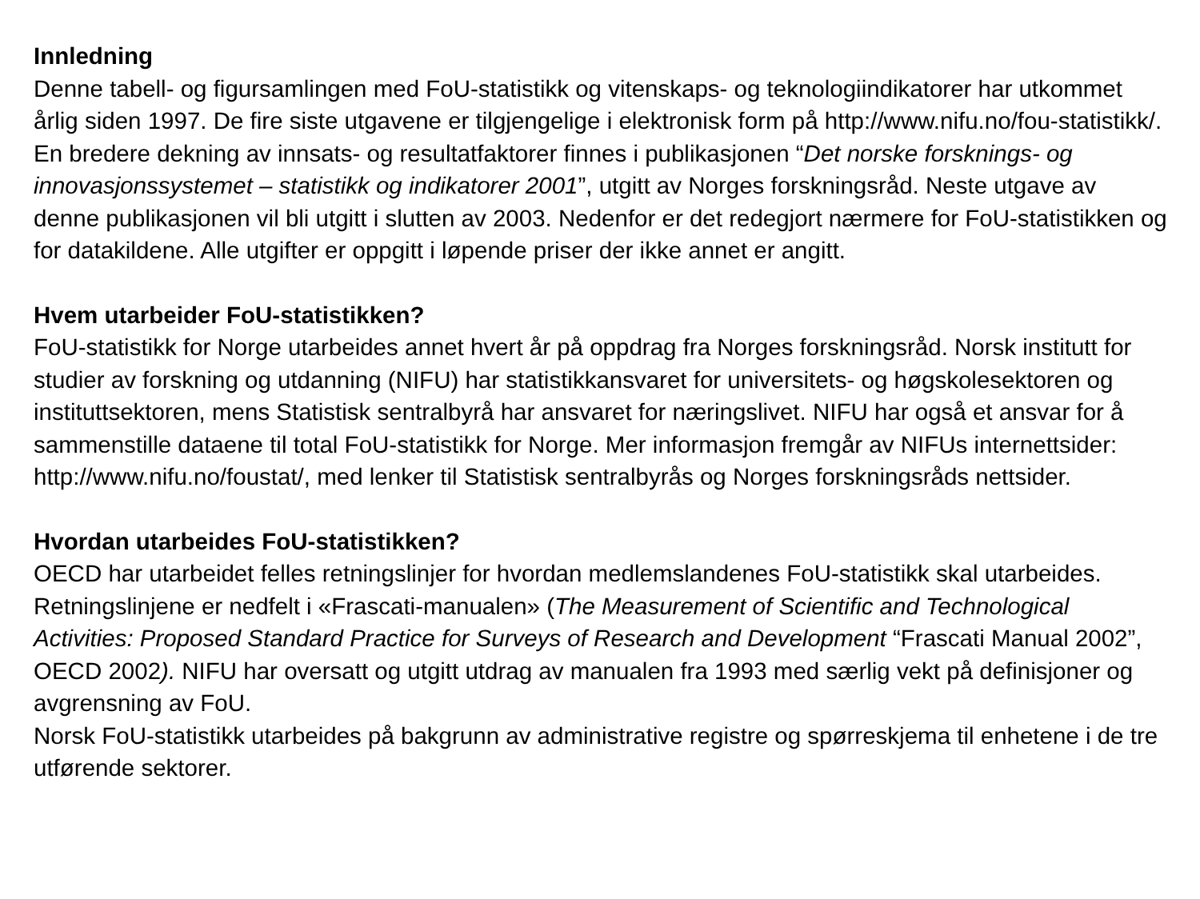Innledning
Denne tabell- og figursamlingen med FoU-statistikk og vitenskaps- og teknologiindikatorer har utkommet årlig siden 1997. De fire siste utgavene er tilgjengelige i elektronisk form på http://www.nifu.no/fou-statistikk/. En bredere dekning av innsats- og resultatfaktorer finnes i publikasjonen “Det norske forsknings- og innovasjonssystemet – statistikk og indikatorer 2001”, utgitt av Norges forskningsråd. Neste utgave av denne publikasjonen vil bli utgitt i slutten av 2003. Nedenfor er det redegjort nærmere for FoU-statistikken og for datakildene. Alle utgifter er oppgitt i løpende priser der ikke annet er angitt.
Hvem utarbeider FoU-statistikken?
FoU-statistikk for Norge utarbeides annet hvert år på oppdrag fra Norges forskningsråd. Norsk institutt for studier av forskning og utdanning (NIFU) har statistikkansvaret for universitets- og høgskolesektoren og instituttsektoren, mens Statistisk sentralbyrå har ansvaret for næringslivet. NIFU har også et ansvar for å sammenstille dataene til total FoU-statistikk for Norge. Mer informasjon fremgår av NIFUs internettsider: http://www.nifu.no/foustat/, med lenker til Statistisk sentralbyrås og Norges forskningsråds nettsider.
Hvordan utarbeides FoU-statistikken?
OECD har utarbeidet felles retningslinjer for hvordan medlemslandenes FoU-statistikk skal utarbeides. Retningslinjene er nedfelt i «Frascati-manualen» (The Measurement of Scientific and Technological Activities: Proposed Standard Practice for Surveys of Research and Development “Frascati Manual 2002”, OECD 2002). NIFU har oversatt og utgitt utdrag av manualen fra 1993 med særlig vekt på definisjoner og avgrensning av FoU.
Norsk FoU-statistikk utarbeides på bakgrunn av administrative registre og spørreskjema til enhetene i de tre utførende sektorer.